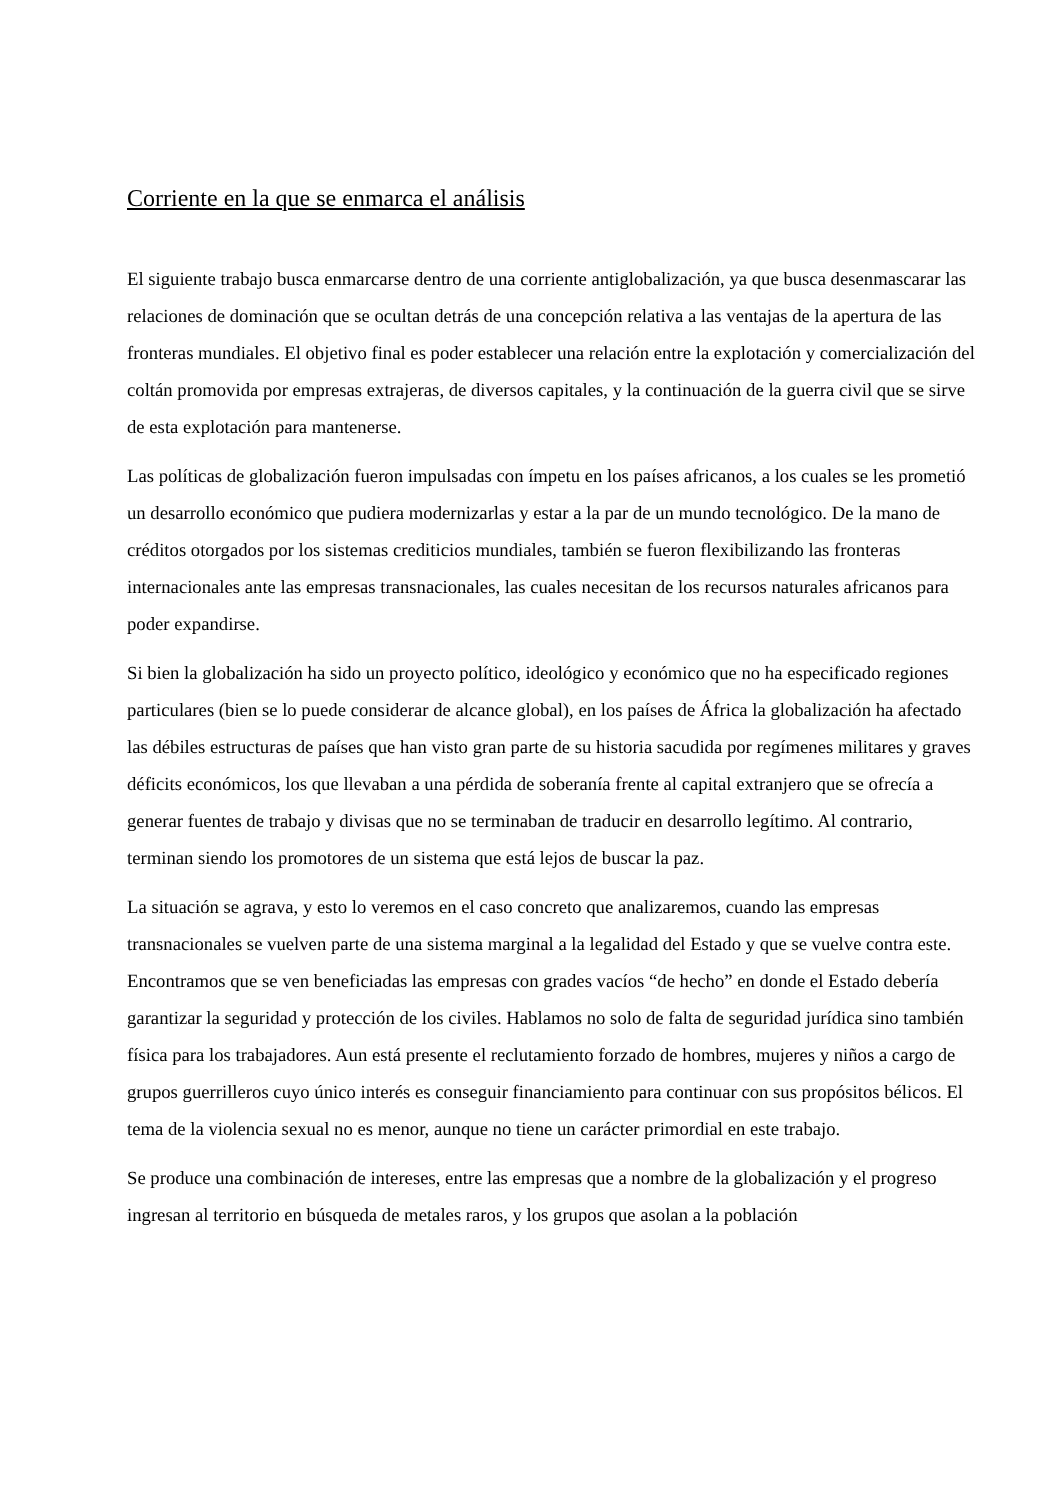Corriente en la que se enmarca el análisis
El siguiente trabajo busca enmarcarse dentro de una corriente antiglobalización, ya que busca desenmascarar las relaciones de dominación que se ocultan detrás de una concepción relativa a las ventajas de la apertura de las fronteras mundiales. El objetivo final es poder establecer una relación entre la explotación y comercialización del coltán promovida por empresas extrajeras, de diversos capitales, y la continuación de la guerra civil que se sirve de esta explotación para mantenerse.
Las políticas de globalización fueron impulsadas con ímpetu en los países africanos, a los cuales se les prometió un desarrollo económico que pudiera modernizarlas y estar a la par de un mundo tecnológico. De la mano de créditos otorgados por los sistemas crediticios mundiales, también se fueron flexibilizando las fronteras internacionales ante las empresas transnacionales, las cuales necesitan de los recursos naturales africanos para poder expandirse.
Si bien la globalización ha sido un proyecto político, ideológico y económico que no ha especificado regiones particulares (bien se lo puede considerar de alcance global), en los países de África la globalización ha afectado las débiles estructuras de países que han visto gran parte de su historia sacudida por regímenes militares y graves déficits económicos, los que llevaban a una pérdida de soberanía frente al capital extranjero que se ofrecía a generar fuentes de trabajo y divisas que no se terminaban de traducir en desarrollo legítimo. Al contrario, terminan siendo los promotores de un sistema que está lejos de buscar la paz.
La situación se agrava, y esto lo veremos en el caso concreto que analizaremos, cuando las empresas transnacionales se vuelven parte de una sistema marginal a la legalidad del Estado y que se vuelve contra este. Encontramos que se ven beneficiadas las empresas con grades vacíos “de hecho” en donde el Estado debería garantizar la seguridad y protección de los civiles. Hablamos no solo de falta de seguridad jurídica sino también física para los trabajadores. Aun está presente el reclutamiento forzado de hombres, mujeres y niños a cargo de grupos guerrilleros cuyo único interés es conseguir financiamiento para continuar con sus propósitos bélicos. El tema de la violencia sexual no es menor, aunque no tiene un carácter primordial en este trabajo.
Se produce una combinación de intereses, entre las empresas que a nombre de la globalización y el progreso ingresan al territorio en búsqueda de metales raros, y los grupos que asolan a la población